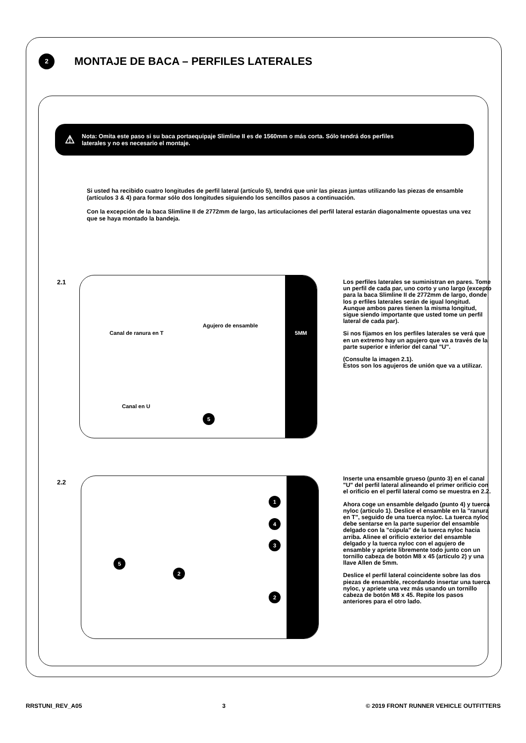2
MONTAJE DE BACA – PERFILES LATERALES
⚠ Nota: Omita este paso si su baca portaequipaje Slimline II es de 1560mm o más corta. Sólo tendrá dos perfiles
laterales y no es necesario el montaje.
Si usted ha recibido cuatro longitudes de perfil lateral (artículo 5), tendrá que unir las piezas juntas utilizando las piezas de ensamble (artículos 3 & 4) para formar sólo dos longitudes siguiendo los sencillos pasos a continuación.
Con la excepción de la baca Slimline II de 2772mm de largo, las articulaciones del perfil lateral estarán diagonalmente opuestas una vez que se haya montado la bandeja.
2.1
5MM
Canal de ranura en T
Agujero de ensamble
Canal en U
5
Los perfiles laterales se suministran en pares. Tome un perfil de cada par, uno corto y uno largo (excepto para la baca Slimline II de 2772mm de largo, donde los p erfiles laterales serán de igual longitud. Aunque ambos pares tienen la misma longitud, sigue siendo importante que usted tome un perfil lateral de cada par).
Si nos fijamos en los perfiles laterales se verá que en un extremo hay un agujero que va a través de la parte superior e inferior del canal "U".
(Consulte la imagen 2.1).
Estos son los agujeros de unión que va a utilizar.
2.2
1
4
3
2
5
2
Inserte una ensamble grueso (punto 3) en el canal "U" del perfil lateral alineando el primer orificio con el orificio en el perfil lateral como se muestra en 2.2.
Ahora coge un ensamble delgado (punto 4) y tuerca nyloc (artículo 1). Deslice el ensamble en la "ranura en T", seguido de una tuerca nyloc. La tuerca nyloc debe sentarse en la parte superior del ensamble delgado con la "cúpula" de la tuerca nyloc hacia arriba. Alinee el orificio exterior del ensamble delgado y la tuerca nyloc con el agujero de ensamble y apriete libremente todo junto con un tornillo cabeza de botón M8 x 45 (artículo 2) y una llave Allen de 5mm.
Deslice el perfil lateral coincidente sobre las dos piezas de ensamble, recordando insertar una tuerca nyloc, y apriete una vez más usando un tornillo cabeza de botón M8 x 45. Repite los pasos anteriores para el otro lado.
RRSTUNI_REV_A05 3 © 2019 FRONT RUNNER VEHICLE OUTFITTERS